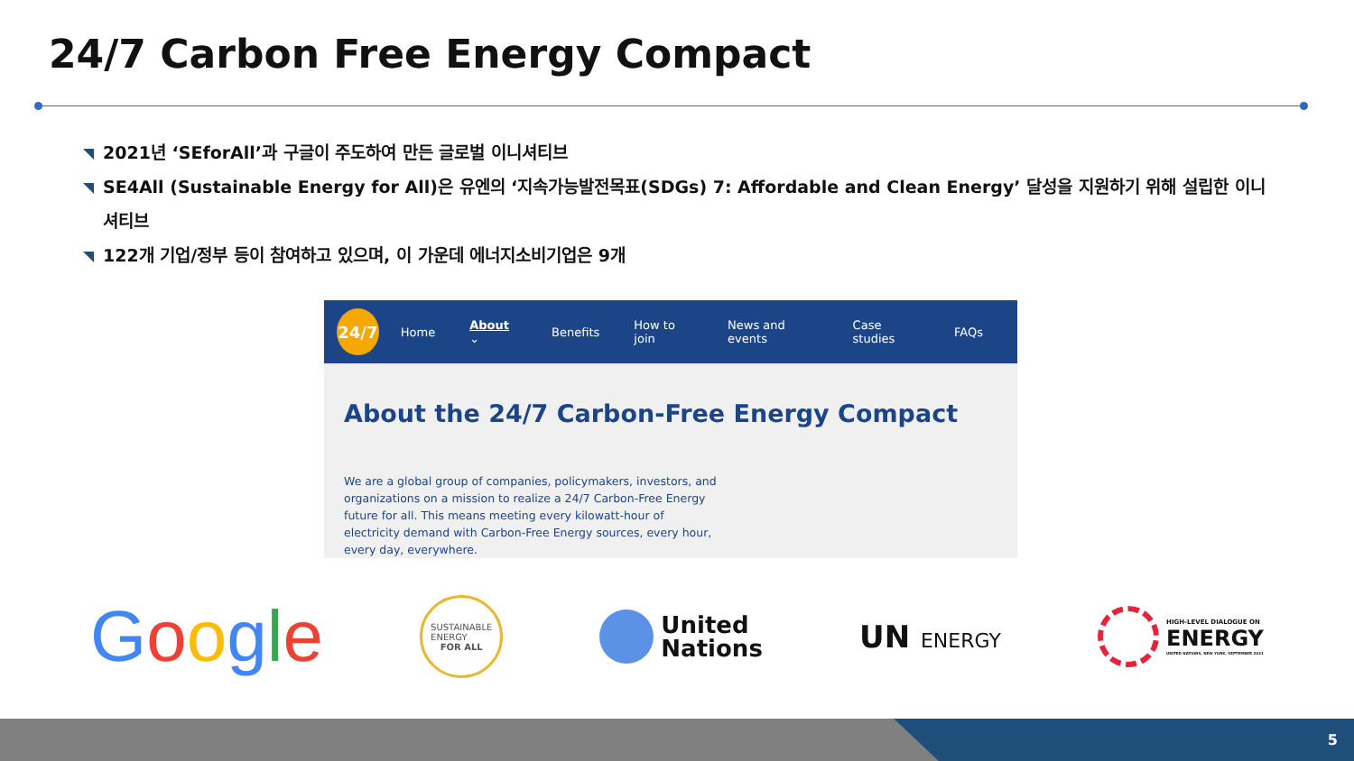24/7 Carbon Free Energy Compact
2021년 ‘SEforAll’과 구글이 주도하여 만든 글로벌 이니셔티브
SE4All (Sustainable Energy for All)은 유엔의 ‘지속가능발전목표(SDGs) 7: Affordable and Clean Energy’ 달성을 지원하기 위해 설립한 이니셔티브
122개 기업/정부 등이 참여하고 있으며, 이 가운데 에너지소비기업은 9개
24/7
Home About ⌄ Benefits How to join News and events Case studies FAQs
About the 24/7 Carbon-Free Energy Compact
We are a global group of companies, policymakers, investors, and organizations on a mission to realize a 24/7 Carbon-Free Energy future for all. This means meeting every kilowatt-hour of electricity demand with Carbon-Free Energy sources, every hour, every day, everywhere.
Google
SUSTAINABLE
ENERGY
FOR ALL
United
Nations
UN ENERGY
HIGH-LEVEL DIALOGUE ON
ENERGY
UNITED NATIONS, NEW YORK, SEPTEMBER 2021
5